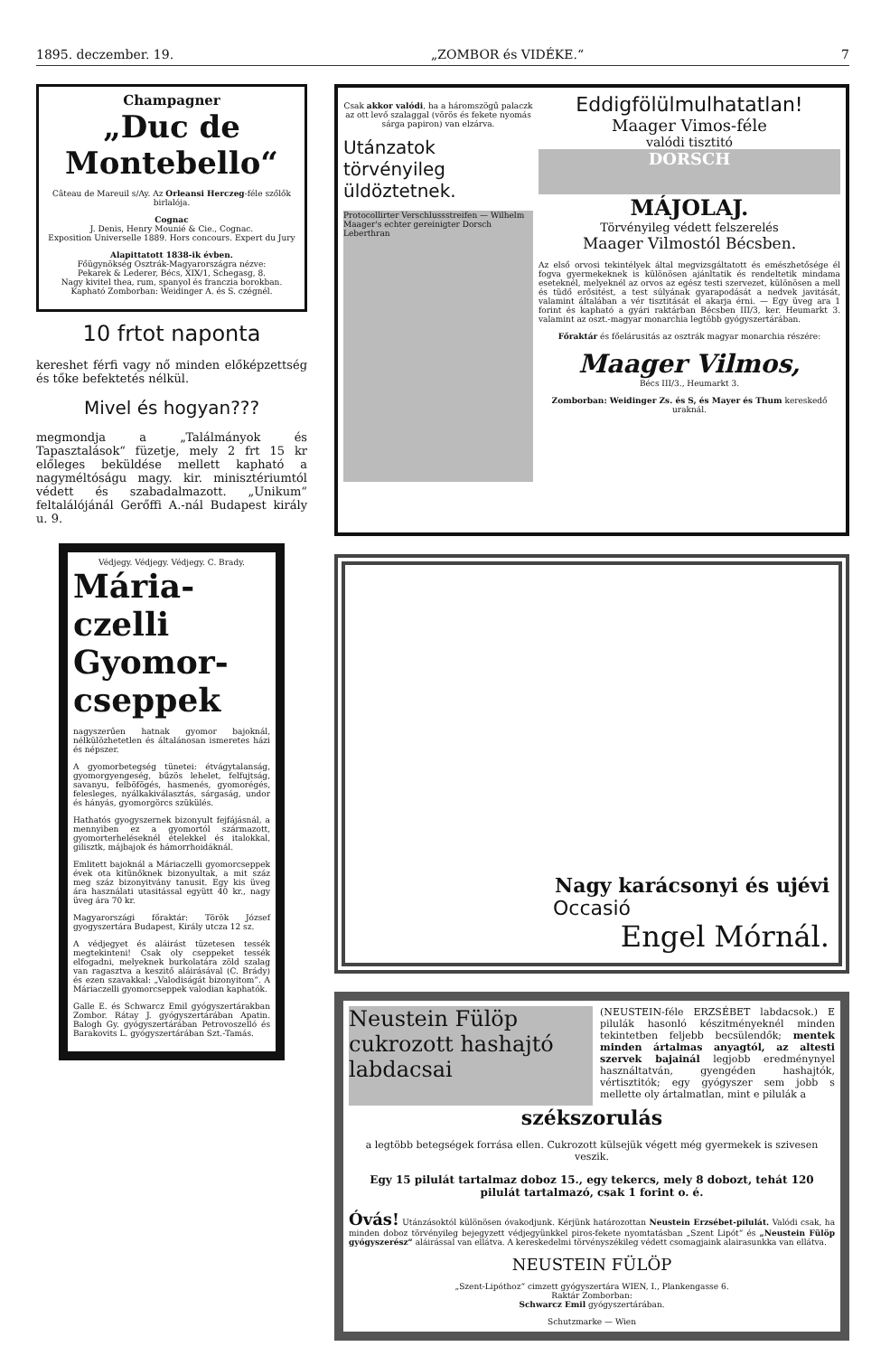1895. deczember. 19. „ZOMBOR és VIDÉKE.“7
Champagner
„Duc de Montebello“
Câteau de Mareuil s/Ay. Az Orleansi Herczeg-féle szőlők birlalója.
Cognac
J. Denis, Henry Mounié & Cie., Cognac.
Exposition Universelle 1889. Hors concours. Expert du Jury
Alapittatott 1838-ik évben.
Főügynökség Osztrák-Magyarországra nézve:
Pekarek & Lederer, Bécs, XIX/1, Schegasg, 8.
Nagy kivitel thea, rum, spanyol és franczia borokban.
Kapható Zomborban: Weidinger A. és S. czégnél.
10 frtot naponta
kereshet férfi vagy nő minden előképzettség és tőke befektetés nélkül.
Mivel és hogyan???
megmondja a „Találmányok és Tapasztalások“ füzetje, mely 2 frt 15 kr előleges beküldése mellett kapható a nagyméltóságu magy. kir. minisztériumtól védett és szabadalmazott. „Unikum“ feltalálójánál Gerőffi A.-nál Budapest király u. 9.
Védjegy. Védjegy. Védjegy. C. Brady.
Mária-czelli Gyomor-cseppek
nagyszerűen hatnak gyomor bajoknál, nélkülözhetetlen és általánosan ismeretes házi és népszer.
A gyomorbetegség tünetei: étvágytalanság, gyomorgyengeség, bűzös lehelet, felfujtság, savanyu, felböfögés, hasmenés, gyomorégés, felesleges, nyálkakiválasztás, sárgaság, undor és hányás, gyomorgörcs szükülés.
Hathatós gyogyszernek bizonyult fejfájásnál, a mennyiben ez a gyomortól származott, gyomorterheléseknél ételekkel és italokkal, gilisztk, májbajok és hámorrhoidáknál.
Emlitett bajoknál a Máriaczelli gyomorcseppek évek ota kitünőknek bizonyultak, a mit száz meg száz bizonyitvány tanusit. Egy kis üveg ára használati utasitással együtt 40 kr., nagy üveg ára 70 kr.
Magyarországi főraktár: Török József gyogyszertára Budapest, Király utcza 12 sz.
A védjegyet és aláirást tüzetesen tessék megtekinteni! Csak oly cseppeket tessék elfogadni, melyeknek burkolatára zöld szalag van ragasztva a keszitő aláirásával (C. Brády) és ezen szavakkal: „Valodiságát bizonyitom“. A Máriaczelli gyomorcseppek valodian kaphatók.
Galle E. és Schwarcz Emil gyógyszertárakban Zombor. Rátay J. gyógyszertárában Apatin. Balogh Gy. gyógyszertárában Petrovoszelló és Barakovits L. gyógyszertárában Szt.-Tamás.
Csak akkor valódi, ha a háromszögű palaczk az ott levő szalaggal (vörös és fekete nyomás sárga papiron) van elzárva.
Utánzatok törvényileg üldöztetnek.
Protocollirter Verschlussstreifen — Wilhelm Maager's echter gereinigter Dorsch Leberthran
Eddigfölülmulhatatlan!
Maager Vimos-féle
valódi tisztitó
DORSCH
MÁJOLAJ.
Törvényileg védett felszerelés
Maager Vilmostól Bécsben.
Az első orvosi tekintélyek által megvizsgáltatott és emészhetősége él fogva gyermekeknek is különösen ajánltatik és rendeltetik mindama eseteknél, melyeknél az orvos az egész testi szervezet, különösen a mell és tüdő erősitést, a test súlyának gyarapodását a nedvek javitását, valamint általában a vér tisztitását el akarja érni. — Egy üveg ara 1 forint és kapható a gyári raktárban Bécsben III/3, ker. Heumarkt 3. valamint az oszt.-magyar monarchia legtöbb gyógyszertárában.
Főraktár és főelárusitás az osztrák magyar monarchia részére:
Maager Vilmos,
Bécs III/3., Heumarkt 3.
Zomborban: Weidinger Zs. és S, és Mayer és Thum kereskedő uraknál.
Nagy karácsonyi és ujévi
Occasió
Engel Mórnál.
Neustein Fülöp cukrozott hashajtó labdacsai
(NEUSTEIN-féle ERZSÉBET labdacsok.) E pilulák hasonló készitményeknél minden tekintetben feljebb becsülendők; mentek minden ártalmas anyagtól, az altesti szervek bajainál legjobb eredménynyel használtatván, gyengéden hashajtók, vértisztitók; egy gyógyszer sem jobb s mellette oly ártalmatlan, mint e pilulák a
székszorulás
a legtöbb betegségek forrása ellen. Cukrozott külsejük végett még gyermekek is szivesen veszik.
Egy 15 pilulát tartalmaz doboz 15., egy tekercs, mely 8 dobozt, tehát 120 pilulát tartalmazó, csak 1 forint o. é.
Óvás! Utánzásoktól különösen óvakodjunk. Kérjünk határozottan Neustein Erzsébet-pilulát. Valódi csak, ha minden doboz törvényileg bejegyzett védjegyünkkel piros-fekete nyomtatásban „Szent Lipót“ és „Neustein Fülöp gyógyszerész“ aláirással van ellátva. A kereskedelmi törvényszékileg védett csomagjaink alairasunkka van ellátva.
NEUSTEIN FÜLÖP
„Szent-Lipóthoz“ cimzett gyógyszertára WIEN, I., Plankengasse 6.
Raktár Zomborban:
Schwarcz Emil gyógyszertárában.
Schutzmarke — Wien